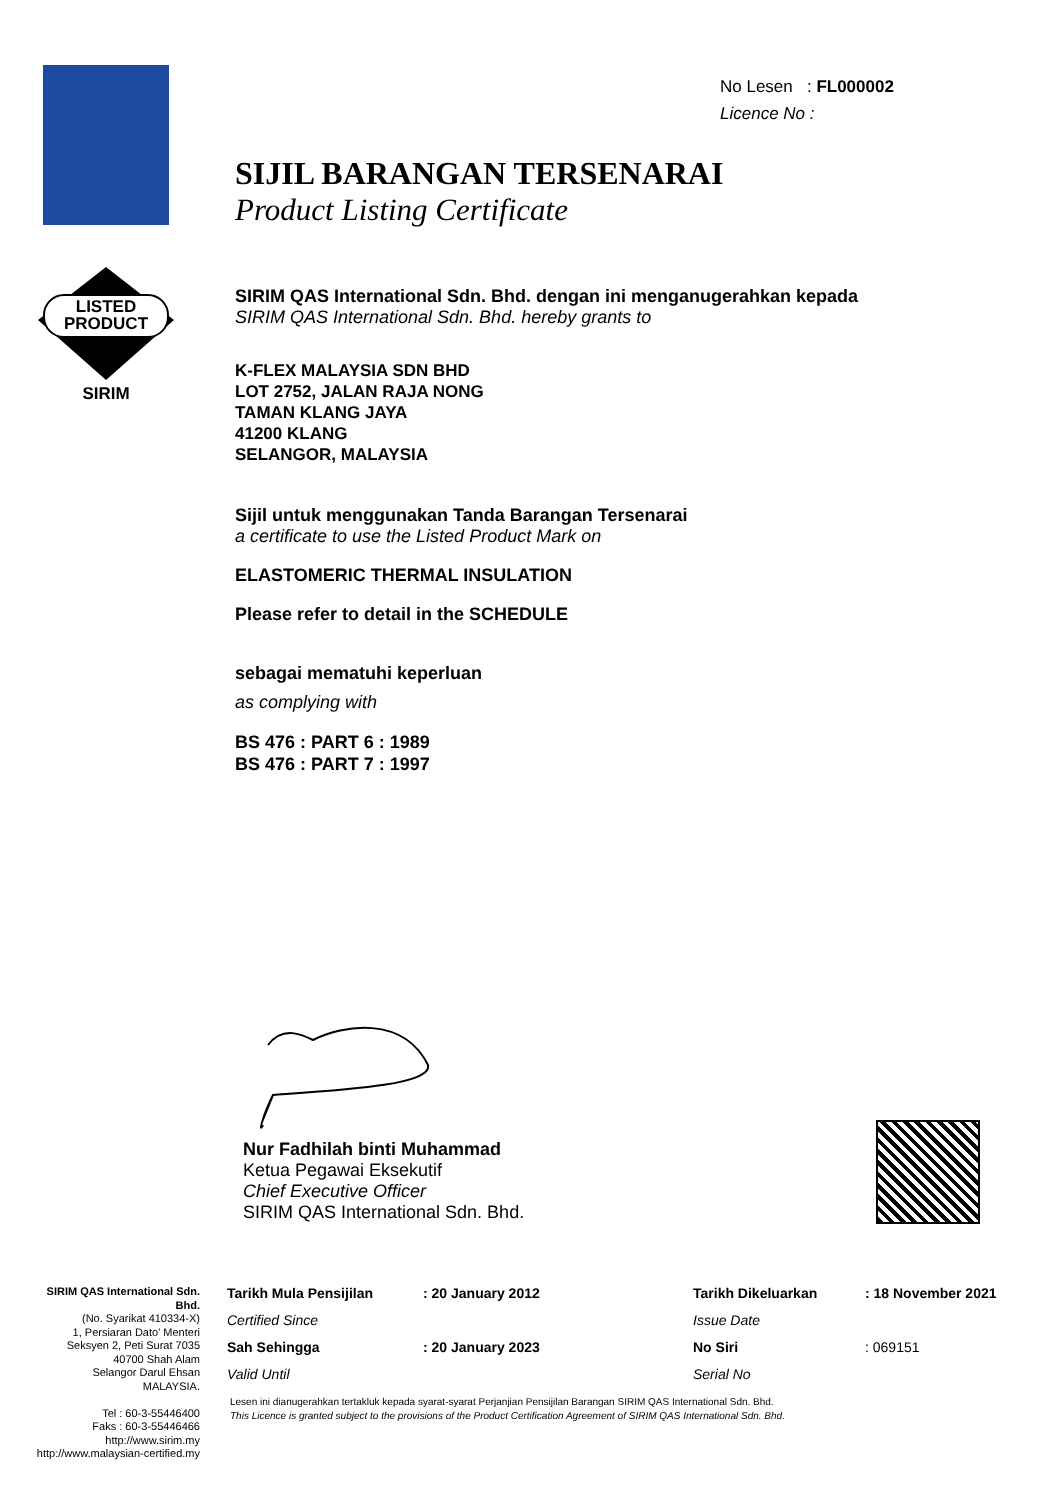LISTED
PRODUCT
SIRIM
No Lesen : FL000002
Licence No :
SIJIL BARANGAN TERSENARAI
Product Listing Certificate
SIRIM QAS International Sdn. Bhd. dengan ini menganugerahkan kepada
SIRIM QAS International Sdn. Bhd. hereby grants to
K-FLEX MALAYSIA SDN BHD
LOT 2752, JALAN RAJA NONG
TAMAN KLANG JAYA
41200 KLANG
SELANGOR, MALAYSIA
Sijil untuk menggunakan Tanda Barangan Tersenarai
a certificate to use the Listed Product Mark on
ELASTOMERIC THERMAL INSULATION
Please refer to detail in the SCHEDULE
sebagai mematuhi keperluan
as complying with
BS 476 : PART 6 : 1989
BS 476 : PART 7 : 1997
Nur Fadhilah binti Muhammad
Ketua Pegawai Eksekutif
Chief Executive Officer
SIRIM QAS International Sdn. Bhd.
SIRIM QAS International Sdn. Bhd.
(No. Syarikat 410334-X)
1, Persiaran Dato' Menteri
Seksyen 2, Peti Surat 7035
40700 Shah Alam
Selangor Darul Ehsan
MALAYSIA.
Tel : 60-3-55446400
Faks : 60-3-55446466
http://www.sirim.my
http://www.malaysian-certified.my
| Tarikh Mula Pensijilan | : 20 January 2012 | Tarikh Dikeluarkan | : 18 November 2021 |
| Certified Since | | Issue Date | |
| Sah Sehingga | : 20 January 2023 | No Siri | : 069151 |
| Valid Until | | Serial No | |
Lesen ini dianugerahkan tertakluk kepada syarat-syarat Perjanjian Pensijilan Barangan SIRIM QAS International Sdn. Bhd.
This Licence is granted subject to the provisions of the Product Certification Agreement of SIRIM QAS International Sdn. Bhd.